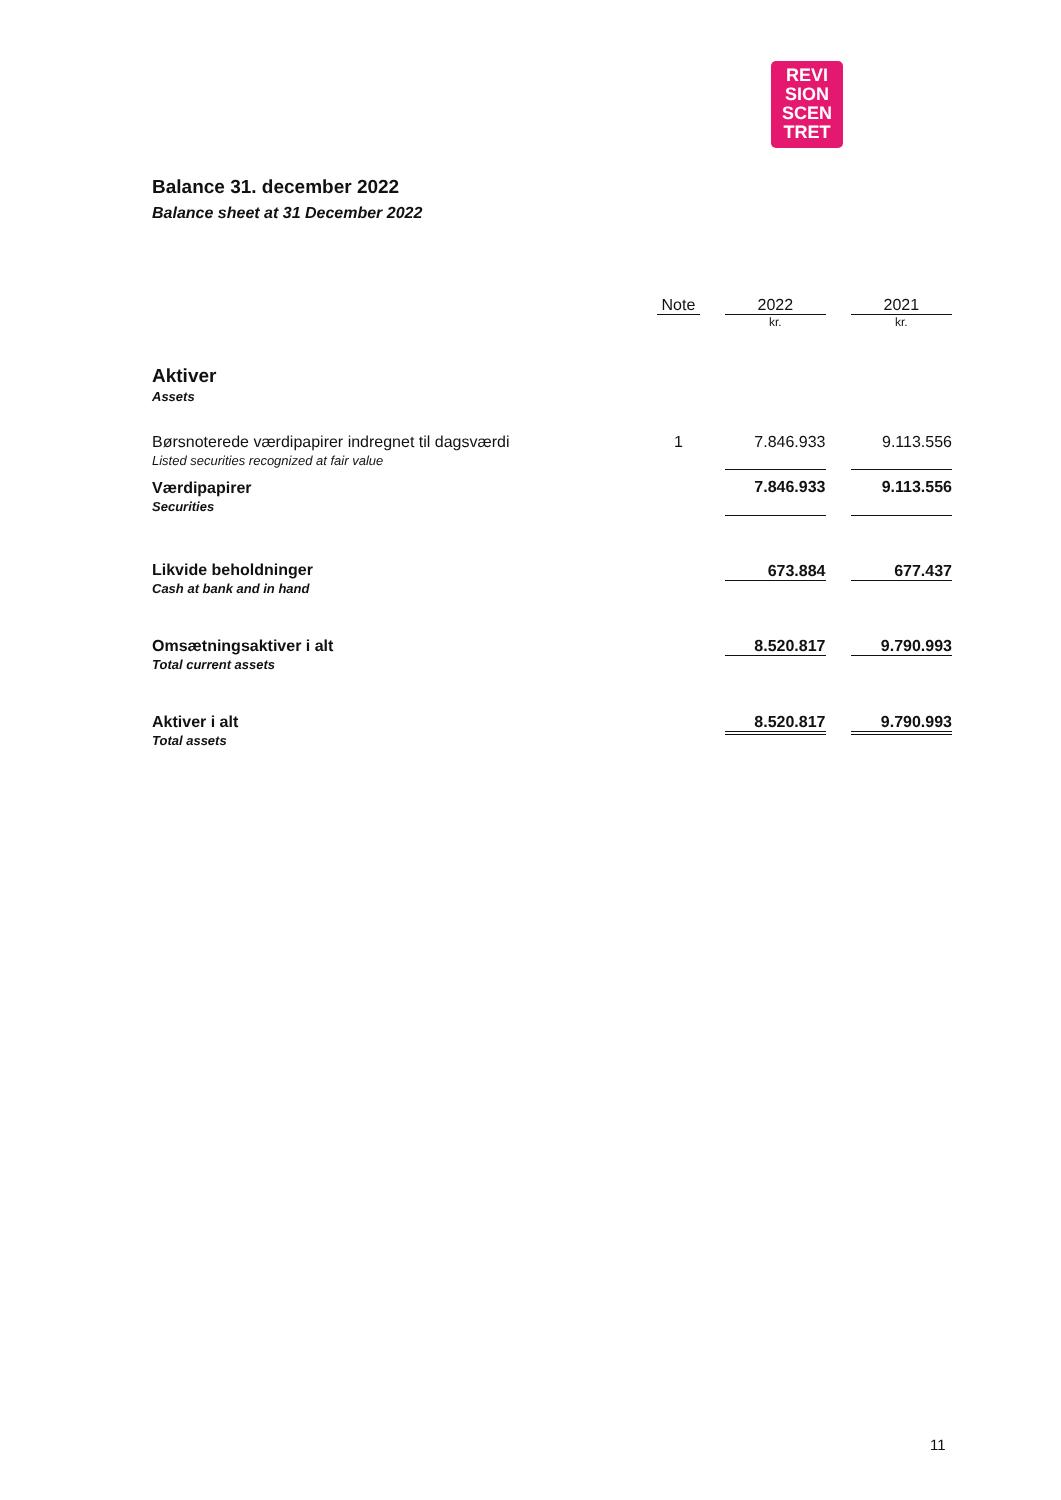REVI
SION
SCEN
TRET
Balance 31. december 2022
Balance sheet at 31 December 2022
| | Note | | 2022 | | 2021 |
| --- | --- | --- | --- | --- | --- |
| | | | kr. | | kr. |
| Aktiver Assets | | | | | |
| Børsnoterede værdipapirer indregnet til dagsværdi Listed securities recognized at fair value | 1 | | 7.846.933 | | 9.113.556 |
| Værdipapirer Securities | | | 7.846.933 | | 9.113.556 |
| Likvide beholdninger Cash at bank and in hand | | | 673.884 | | 677.437 |
| Omsætningsaktiver i alt Total current assets | | | 8.520.817 | | 9.790.993 |
| Aktiver i alt Total assets | | | 8.520.817 | | 9.790.993 |
11